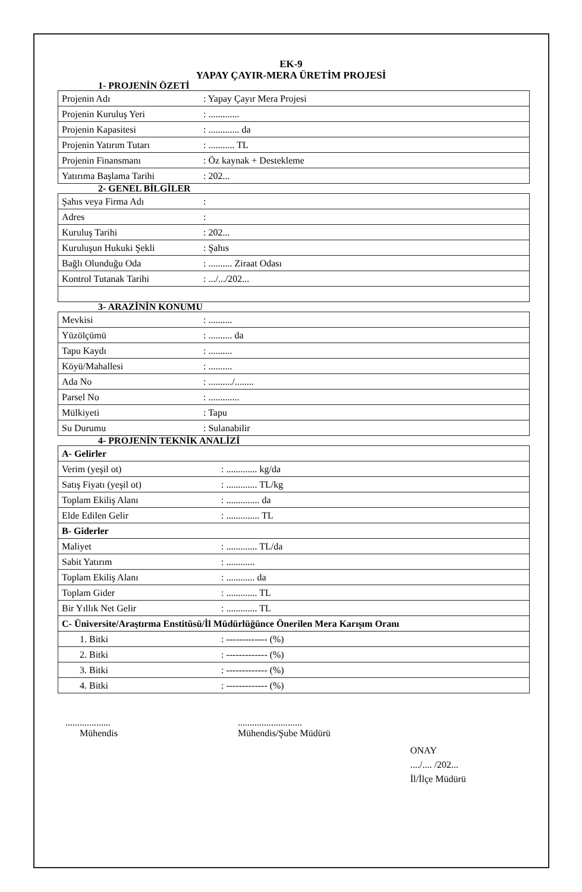EK-9
YAPAY ÇAYIR-MERA ÜRETİM PROJESİ
1- PROJENİN ÖZETİ
| Projenin Adı | : Yapay Çayır Mera Projesi |
| Projenin Kuruluş Yeri | : ............. |
| Projenin Kapasitesi | : ............. da |
| Projenin Yatırım Tutarı | : ........... TL |
| Projenin Finansmanı | : Öz kaynak + Destekleme |
| Yatırıma Başlama Tarihi | : 202... |
2- GENEL BİLGİLER
| Şahıs veya Firma Adı | : |
| Adres | : |
| Kuruluş Tarihi | : 202... |
| Kuruluşun Hukuki Şekli | : Şahıs |
| Bağlı Olunduğu Oda | : .......... Ziraat Odası |
| Kontrol Tutanak Tarihi | : .../.../202... |
3- ARAZİNİN KONUMU
| Mevkisi | : .......... |
| Yüzölçümü | : .......... da |
| Tapu Kaydı | : .......... |
| Köyü/Mahallesi | : .......... |
| Ada No | : ........../........ |
| Parsel No | : ............. |
| Mülkiyeti | : Tapu |
| Su Durumu | : Sulanabilir |
4- PROJENİN TEKNİK ANALİZİ
| A- Gelirler | |
| Verim (yeşil ot) | : ............. kg/da |
| Satış Fiyatı (yeşil ot) | : ............. TL/kg |
| Toplam Ekiliş Alanı | : .............. da |
| Elde Edilen Gelir | : .............. TL |
| B- Giderler | |
| Maliyet | : ............. TL/da |
| Sabit Yatırım | : ............ |
| Toplam Ekiliş Alanı | : ............ da |
| Toplam Gider | : ............. TL |
| Bir Yıllık Net Gelir | : ............. TL |
| C- Üniversite/Araştırma Enstitüsü/İl Müdürlüğünce Önerilen Mera Karışım Oranı | |
| 1. Bitki | : ------------- (%) |
| 2. Bitki | : ------------- (%) |
| 3. Bitki | : ------------- (%) |
| 4. Bitki | : ------------- (%) |
...................
Mühendis
...........................
Mühendis/Şube Müdürü
ONAY
..../.... /202...
İl/İlçe Müdürü